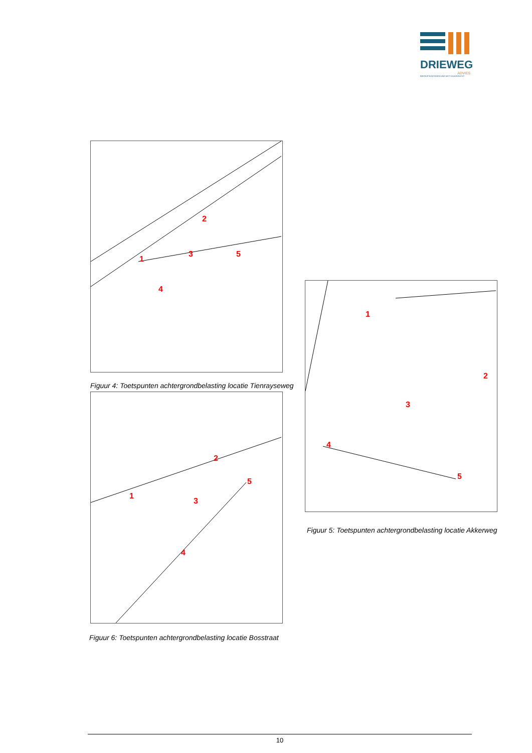DRIEWEG
ADVIES
BEDRIJFSONTWIKKELING MET DAADKRACHT
2
3
1
4
5
Figuur 4: Toetspunten achtergrondbelasting locatie Tienrayseweg
2
3
1
4
5
1
2
3
4
5
Figuur 5: Toetspunten achtergrondbelasting locatie Akkerweg
Figuur 6: Toetspunten achtergrondbelasting locatie Bosstraat
10